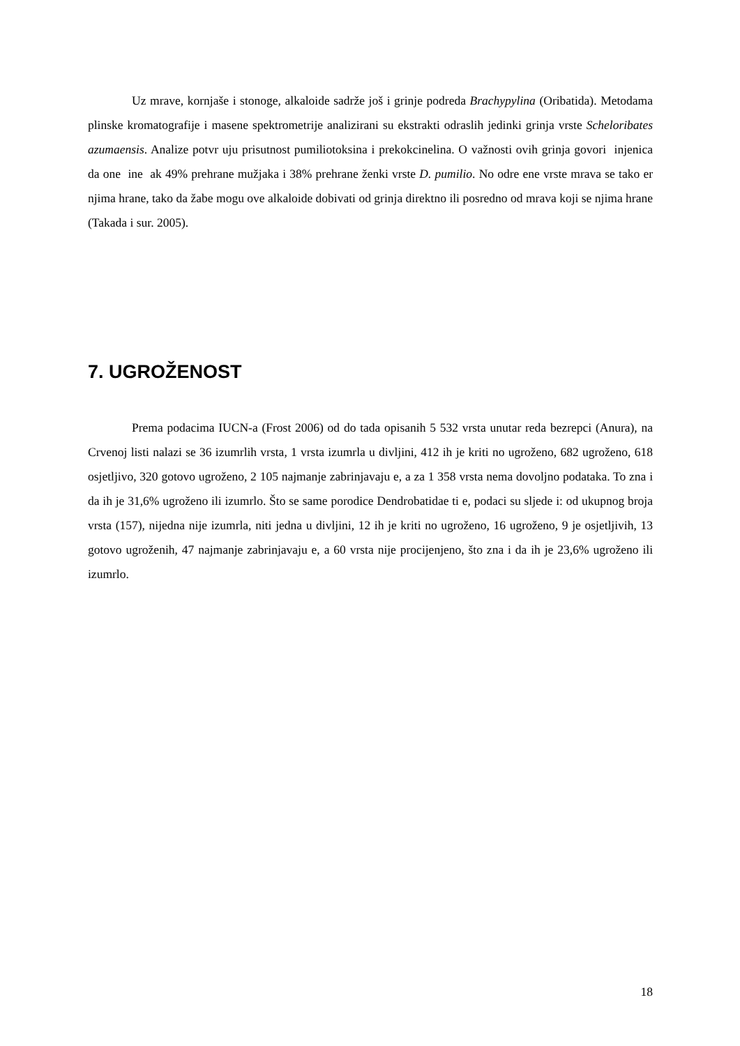Uz mrave, kornjaše i stonoge, alkaloide sadrže još i grinje podreda Brachypylina (Oribatida). Metodama plinske kromatografije i masene spektrometrije analizirani su ekstrakti odraslih jedinki grinja vrste Scheloribates azumaensis. Analize potvr uju prisutnost pumiliotoksina i prekokcinelina. O važnosti ovih grinja govori injenica da one ine ak 49% prehrane mužjaka i 38% prehrane ženki vrste D. pumilio. No odre ene vrste mrava se tako er njima hrane, tako da žabe mogu ove alkaloide dobivati od grinja direktno ili posredno od mrava koji se njima hrane (Takada i sur. 2005).
7. UGROŽENOST
Prema podacima IUCN-a (Frost 2006) od do tada opisanih 5 532 vrsta unutar reda bezrepci (Anura), na Crvenoj listi nalazi se 36 izumrlih vrsta, 1 vrsta izumrla u divljini, 412 ih je kriti no ugroženo, 682 ugroženo, 618 osjetljivo, 320 gotovo ugroženo, 2 105 najmanje zabrinjavaju e, a za 1 358 vrsta nema dovoljno podataka. To zna i da ih je 31,6% ugroženo ili izumrlo. Što se same porodice Dendrobatidae ti e, podaci su sljede i: od ukupnog broja vrsta (157), nijedna nije izumrla, niti jedna u divljini, 12 ih je kriti no ugroženo, 16 ugroženo, 9 je osjetljivih, 13 gotovo ugroženih, 47 najmanje zabrinjavaju e, a 60 vrsta nije procijenjeno, što zna i da ih je 23,6% ugroženo ili izumrlo.
18